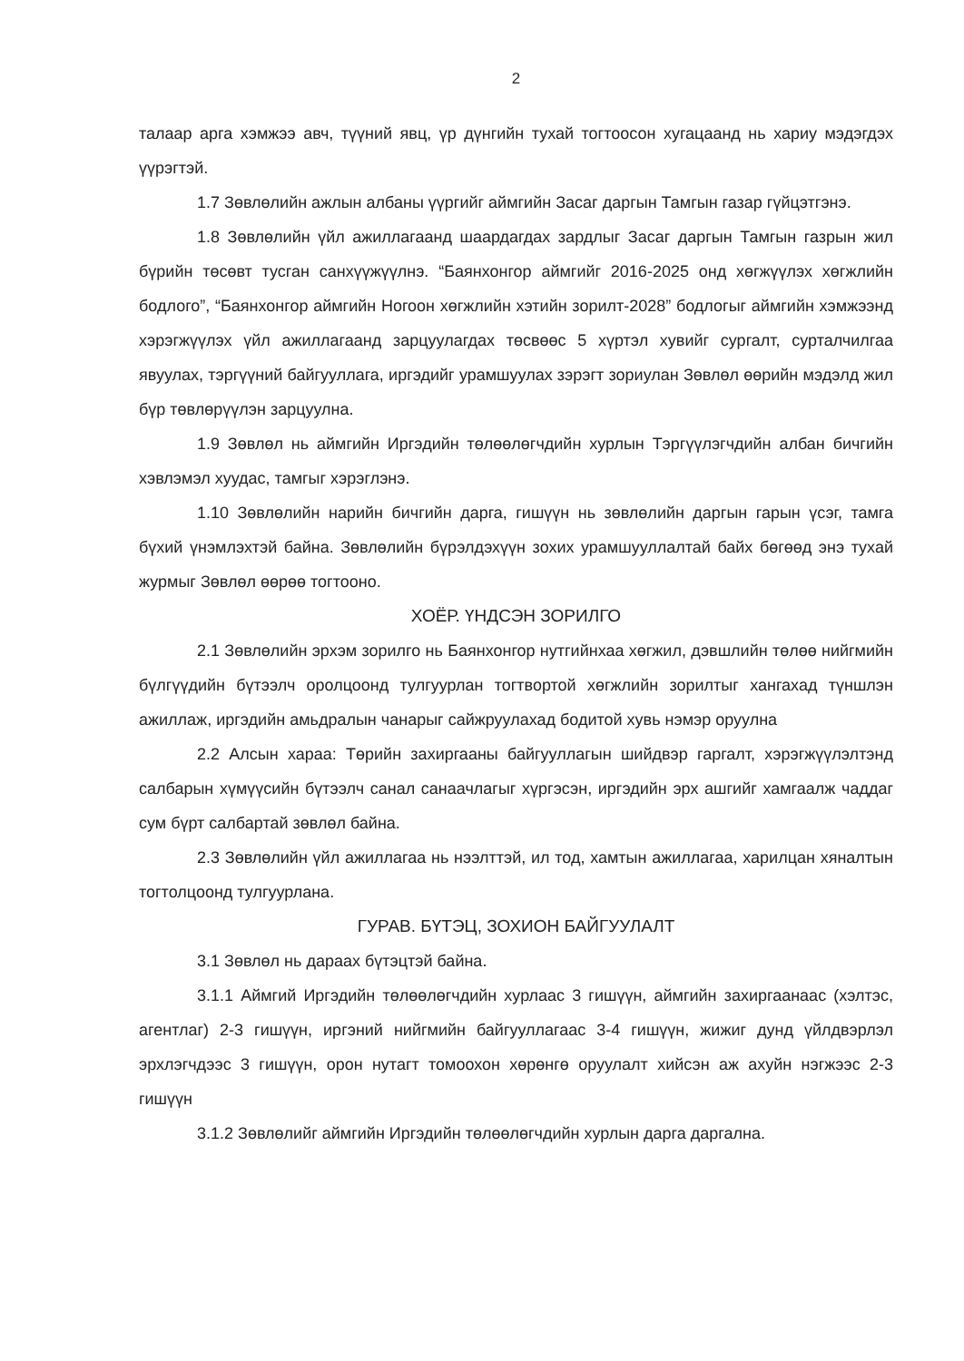2
талаар арга хэмжээ авч, түүний явц, үр дүнгийн тухай тогтоосон хугацаанд нь хариу мэдэгдэх үүрэгтэй.
1.7 Зөвлөлийн ажлын албаны үүргийг аймгийн Засаг даргын Тамгын газар гүйцэтгэнэ.
1.8 Зөвлөлийн үйл ажиллагаанд шаардагдах зардлыг Засаг даргын Тамгын газрын жил бүрийн төсөвт тусган санхүүжүүлнэ. “Баянхонгор аймгийг 2016-2025 онд хөгжүүлэх хөгжлийн бодлого”, “Баянхонгор аймгийн Ногоон хөгжлийн хэтийн зорилт-2028” бодлогыг аймгийн хэмжээнд хэрэгжүүлэх үйл ажиллагаанд зарцуулагдах төсвөөс 5 хүртэл хувийг сургалт, сурталчилгаа явуулах, тэргүүний байгууллага, иргэдийг урамшуулах зэрэгт зориулан Зөвлөл өөрийн мэдэлд жил бүр төвлөрүүлэн зарцуулна.
1.9 Зөвлөл нь аймгийн Иргэдийн төлөөлөгчдийн хурлын Тэргүүлэгчдийн албан бичгийн хэвлэмэл хуудас, тамгыг хэрэглэнэ.
1.10 Зөвлөлийн нарийн бичгийн дарга, гишүүн нь зөвлөлийн даргын гарын үсэг, тамга бүхий үнэмлэхтэй байна. Зөвлөлийн бүрэлдэхүүн зохих урамшууллалтай байх бөгөөд энэ тухай журмыг Зөвлөл өөрөө тогтооно.
ХОЁР. ҮНДСЭН ЗОРИЛГО
2.1 Зөвлөлийн эрхэм зорилго нь Баянхонгор нутгийнхаа хөгжил, дэвшлийн төлөө нийгмийн бүлгүүдийн бүтээлч оролцоонд тулгуурлан тогтвортой хөгжлийн зорилтыг хангахад түншлэн ажиллаж, иргэдийн амьдралын чанарыг сайжруулахад бодитой хувь нэмэр оруулна
2.2 Алсын хараа: Төрийн захиргааны байгууллагын шийдвэр гаргалт, хэрэгжүүлэлтэнд салбарын хүмүүсийн бүтээлч санал санаачлагыг хүргэсэн, иргэдийн эрх ашгийг хамгаалж чаддаг сум бүрт салбартай зөвлөл байна.
2.3 Зөвлөлийн үйл ажиллагаа нь нээлттэй, ил тод, хамтын ажиллагаа, харилцан хяналтын тогтолцоонд тулгуурлана.
ГУРАВ. БҮТЭЦ, ЗОХИОН БАЙГУУЛАЛТ
3.1 Зөвлөл нь дараах бүтэцтэй байна.
3.1.1 Аймгий Иргэдийн төлөөлөгчдийн хурлаас 3 гишүүн, аймгийн захиргаанаас (хэлтэс, агентлаг) 2-3 гишүүн, иргэний нийгмийн байгууллагаас 3-4 гишүүн, жижиг дунд үйлдвэрлэл эрхлэгчдээс 3 гишүүн, орон нутагт томоохон хөрөнгө оруулалт хийсэн аж ахуйн нэгжээс 2-3 гишүүн
3.1.2 Зөвлөлийг аймгийн Иргэдийн төлөөлөгчдийн хурлын дарга даргална.